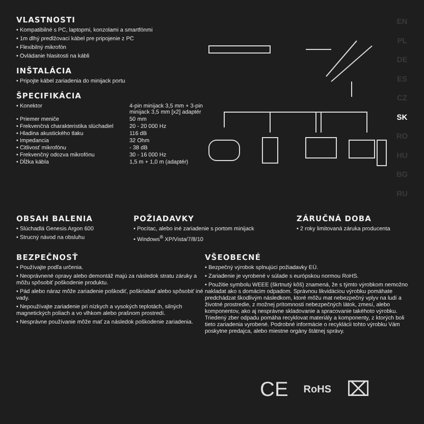VLASTNOSTI
• Kompatibilné s PC, laptopmi, konzolami a smartfónmi
• 1m dlhý predlžovací kábel pre pripojenie z PC
• Flexibilný mikrofón
• Ovládanie hlasitosti na kábli
INŠTALÁCIA
• Pripojte kábel zariadenia do minijack portu
ŠPECIFIKÁCIA
| • Konektor | 4-pin minijack 3,5 mm + 3-pin minijack 3,5 mm [x2] adaptér |
| • Priemer meniče | 50 mm |
| • Frekvenčná charakteristika slúchadiel | 20 - 20 000 Hz |
| • Hladina akustického tlaku | 116 dB |
| • Impedancia | 32 Ohm |
| • Citlivosť mikrofónu | - 38 dB |
| • Frekvenčný odozva mikrofónu | 30 - 16 000 Hz |
| • Dĺžka kábla | 1,5 m + 1,0 m (adaptér) |
EN
PL
DE
ES
CZ
SK
RO
HU
BG
RU
OBSAH BALENIA
• Slúchadlá Genesis Argon 600
• Strucný návod na obsluhu
POŽIADAVKY
• Pocítac, alebo iné zariadenie s portom minijack
• Windows<sup>®</sup> XP/Vista/7/8/10
ZÁRUČNÁ DOBA
• 2 roky limitovaná záruka producenta
BEZPEČNOSŤ
• Používajte podľa určenia.
• Neoprávnené opravy alebo demontáž majú za následok stratu záruky a môžu spôsobiť poškodenie produktu.
• Pád alebo náraz môže zariadenie poškodiť, poškriabať alebo spôsobiť iné vady.
• Nepoužívajte zariadenie pri nízkych a vysokých teplotách, silných magnetických poliach a vo vlhkom alebo prašnom prostredí.
• Nesprávne používanie môže mať za následok poškodenie zariadenia.
VŠEOBECNÉ
• Bezpečný výrobok splnujúci požiadavky EÚ.
• Zariadenie je vyrobené v súlade s európskou normou RoHS.
• Použitie symbolu WEEE (škrtnutý kôš) znamená, že s týmto výrobkom nemožno nakladat ako s domácim odpadom. Správnou likvidáciou výrobku pomáhate predchádzat škodlivým následkom, ktoré môžu mat nebezpečný vplyv na ludí a životné prostredie, z možnej prítomnosti nebezpečných látok, zmesí, alebo komponentov, ako aj nesprávne skladovanie a spracovanie takéhoto výrobku. Triedený zber odpadu pomáha recyklovat materiály a komponenty, z ktorých boli tieto zariadenia vyrobené. Podrobné informácie o recyklácii tohto výrobku Vám poskytne predajca, alebo miestne orgány štátnej správy.
CE RoHS ⌧